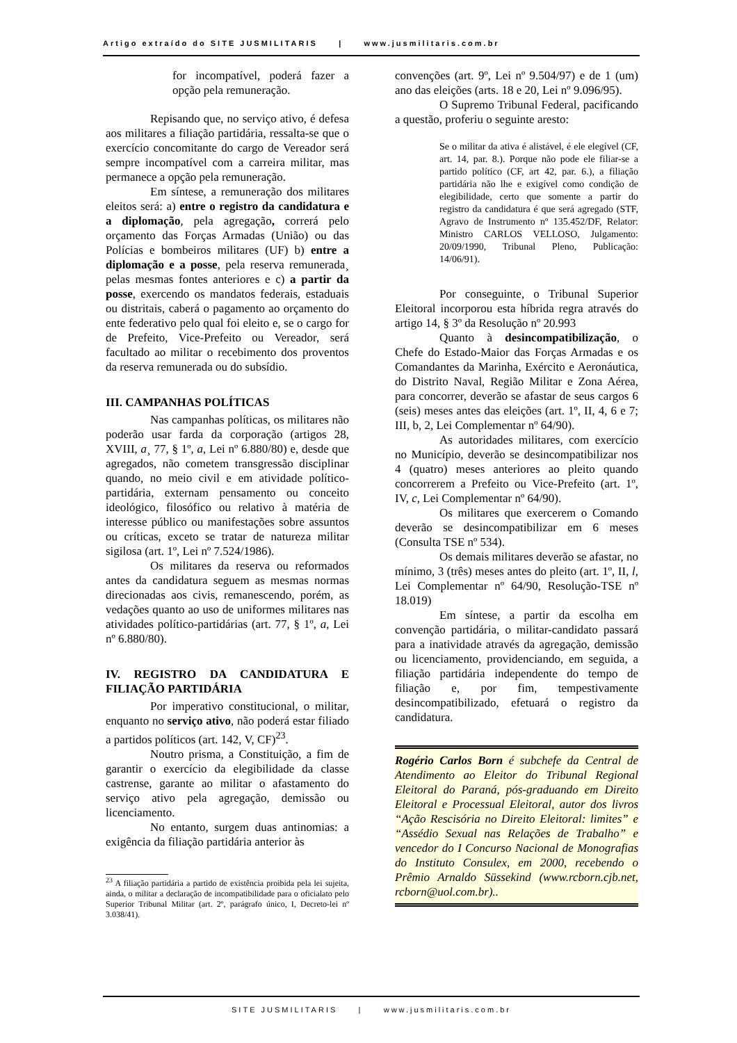Artigo extraído do SITE JUSMILITARIS | www.jusmilitaris.com.br
for incompatível, poderá fazer a opção pela remuneração.
Repisando que, no serviço ativo, é defesa aos militares a filiação partidária, ressalta-se que o exercício concomitante do cargo de Vereador será sempre incompatível com a carreira militar, mas permanece a opção pela remuneração.
Em síntese, a remuneração dos militares eleitos será: a) entre o registro da candidatura e a diplomação, pela agregação, correrá pelo orçamento das Forças Armadas (União) ou das Polícias e bombeiros militares (UF) b) entre a diplomação e a posse, pela reserva remunerada¸ pelas mesmas fontes anteriores e c) a partir da posse, exercendo os mandatos federais, estaduais ou distritais, caberá o pagamento ao orçamento do ente federativo pelo qual foi eleito e, se o cargo for de Prefeito, Vice-Prefeito ou Vereador, será facultado ao militar o recebimento dos proventos da reserva remunerada ou do subsídio.
III. CAMPANHAS POLÍTICAS
Nas campanhas políticas, os militares não poderão usar farda da corporação (artigos 28, XVIII, a¸ 77, § 1º, a, Lei nº 6.880/80) e, desde que agregados, não cometem transgressão disciplinar quando, no meio civil e em atividade político-partidária, externam pensamento ou conceito ideológico, filosófico ou relativo à matéria de interesse público ou manifestações sobre assuntos ou críticas, exceto se tratar de natureza militar sigilosa (art. 1º, Lei nº 7.524/1986).
Os militares da reserva ou reformados antes da candidatura seguem as mesmas normas direcionadas aos civis, remanescendo, porém, as vedações quanto ao uso de uniformes militares nas atividades político-partidárias (art. 77, § 1º, a, Lei nº 6.880/80).
IV. REGISTRO DA CANDIDATURA E FILIAÇÃO PARTIDÁRIA
Por imperativo constitucional, o militar, enquanto no serviço ativo, não poderá estar filiado a partidos políticos (art. 142, V, CF)<sup>23</sup>.
Noutro prisma, a Constituição, a fim de garantir o exercício da elegibilidade da classe castrense, garante ao militar o afastamento do serviço ativo pela agregação, demissão ou licenciamento.
No entanto, surgem duas antinomias: a exigência da filiação partidária anterior às
<sup>23</sup> A filiação partidária a partido de existência proibida pela lei sujeita, ainda, o militar a declaração de incompatibilidade para o oficialato pelo Superior Tribunal Militar (art. 2º, parágrafo único, I, Decreto-lei nº 3.038/41).
convenções (art. 9º, Lei nº 9.504/97) e de 1 (um) ano das eleições (arts. 18 e 20, Lei nº 9.096/95).
O Supremo Tribunal Federal, pacificando a questão, proferiu o seguinte aresto:
Se o militar da ativa é alistável, é ele elegível (CF, art. 14, par. 8.). Porque não pode ele filiar-se a partido político (CF, art 42, par. 6.), a filiação partidária não lhe e exigível como condição de elegibilidade, certo que somente a partir do registro da candidatura é que será agregado (STF, Agravo de Instrumento nº 135.452/DF, Relator: Ministro CARLOS VELLOSO, Julgamento: 20/09/1990, Tribunal Pleno, Publicação: 14/06/91).
Por conseguinte, o Tribunal Superior Eleitoral incorporou esta híbrida regra através do artigo 14, § 3º da Resolução nº 20.993
Quanto à desincompatibilização, o Chefe do Estado-Maior das Forças Armadas e os Comandantes da Marinha, Exército e Aeronáutica, do Distrito Naval, Região Militar e Zona Aérea, para concorrer, deverão se afastar de seus cargos 6 (seis) meses antes das eleições (art. 1º, II, 4, 6 e 7; III, b, 2, Lei Complementar nº 64/90).
As autoridades militares, com exercício no Município, deverão se desincompatibilizar nos 4 (quatro) meses anteriores ao pleito quando concorrerem a Prefeito ou Vice-Prefeito (art. 1º, IV, c, Lei Complementar nº 64/90).
Os militares que exercerem o Comando deverão se desincompatibilizar em 6 meses (Consulta TSE nº 534).
Os demais militares deverão se afastar, no mínimo, 3 (três) meses antes do pleito (art. 1º, II, l, Lei Complementar nº 64/90, Resolução-TSE nº 18.019)
Em síntese, a partir da escolha em convenção partidária, o militar-candidato passará para a inatividade através da agregação, demissão ou licenciamento, providenciando, em seguida, a filiação partidária independente do tempo de filiação e, por fim, tempestivamente desincompatibilizado, efetuará o registro da candidatura.
Rogério Carlos Born é subchefe da Central de Atendimento ao Eleitor do Tribunal Regional Eleitoral do Paraná, pós-graduando em Direito Eleitoral e Processual Eleitoral, autor dos livros “Ação Rescisória no Direito Eleitoral: limites” e “Assédio Sexual nas Relações de Trabalho” e vencedor do I Concurso Nacional de Monografias do Instituto Consulex, em 2000, recebendo o Prêmio Arnaldo Süssekind (www.rcborn.cjb.net, rcborn@uol.com.br)..
SITE JUSMILITARIS | www.jusmilitaris.com.br